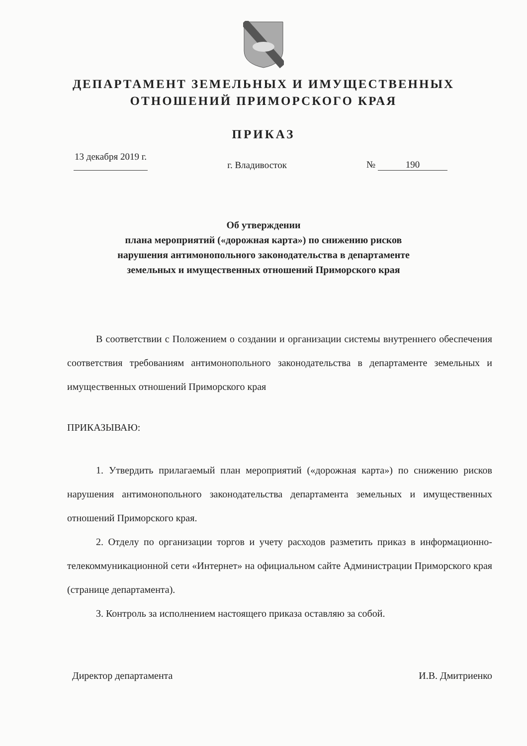ДЕПАРТАМЕНТ ЗЕМЕЛЬНЫХ И ИМУЩЕСТВЕННЫХ
ОТНОШЕНИЙ ПРИМОРСКОГО КРАЯ
ПРИКАЗ
13 декабря 2019 г.
г. Владивосток
№ 190
Об утверждении
плана мероприятий («дорожная карта») по снижению рисков
нарушения антимонопольного законодательства в департаменте
земельных и имущественных отношений Приморского края
В соответствии с Положением о создании и организации системы внутреннего обеспечения соответствия требованиям антимонопольного законодательства в департаменте земельных и имущественных отношений Приморского края
ПРИКАЗЫВАЮ:
1. Утвердить прилагаемый план мероприятий («дорожная карта») по снижению рисков нарушения антимонопольного законодательства департамента земельных и имущественных отношений Приморского края.
2. Отделу по организации торгов и учету расходов разметить приказ в информационно-телекоммуникационной сети «Интернет» на официальном сайте Администрации Приморского края (странице департамента).
3. Контроль за исполнением настоящего приказа оставляю за собой.
Директор департамента И.В. Дмитриенко